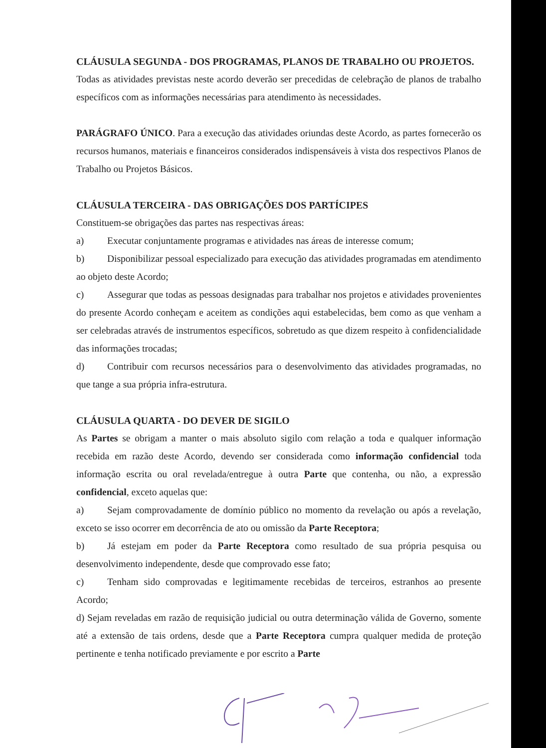CLÁUSULA SEGUNDA - DOS PROGRAMAS, PLANOS DE TRABALHO OU PROJETOS.
Todas as atividades previstas neste acordo deverão ser precedidas de celebração de planos de trabalho específicos com as informações necessárias para atendimento às necessidades.
PARÁGRAFO ÚNICO. Para a execução das atividades oriundas deste Acordo, as partes fornecerão os recursos humanos, materiais e financeiros considerados indispensáveis à vista dos respectivos Planos de Trabalho ou Projetos Básicos.
CLÁUSULA TERCEIRA - DAS OBRIGAÇÕES DOS PARTÍCIPES
Constituem-se obrigações das partes nas respectivas áreas:
a) Executar conjuntamente programas e atividades nas áreas de interesse comum;
b) Disponibilizar pessoal especializado para execução das atividades programadas em atendimento ao objeto deste Acordo;
c) Assegurar que todas as pessoas designadas para trabalhar nos projetos e atividades provenientes do presente Acordo conheçam e aceitem as condições aqui estabelecidas, bem como as que venham a ser celebradas através de instrumentos específicos, sobretudo as que dizem respeito à confidencialidade das informações trocadas;
d) Contribuir com recursos necessários para o desenvolvimento das atividades programadas, no que tange a sua própria infra-estrutura.
CLÁUSULA QUARTA - DO DEVER DE SIGILO
As Partes se obrigam a manter o mais absoluto sigilo com relação a toda e qualquer informação recebida em razão deste Acordo, devendo ser considerada como informação confidencial toda informação escrita ou oral revelada/entregue à outra Parte que contenha, ou não, a expressão confidencial, exceto aquelas que:
a) Sejam comprovadamente de domínio público no momento da revelação ou após a revelação, exceto se isso ocorrer em decorrência de ato ou omissão da Parte Receptora;
b) Já estejam em poder da Parte Receptora como resultado de sua própria pesquisa ou desenvolvimento independente, desde que comprovado esse fato;
c) Tenham sido comprovadas e legitimamente recebidas de terceiros, estranhos ao presente Acordo;
d) Sejam reveladas em razão de requisição judicial ou outra determinação válida de Governo, somente até a extensão de tais ordens, desde que a Parte Receptora cumpra qualquer medida de proteção pertinente e tenha notificado previamente e por escrito a Parte